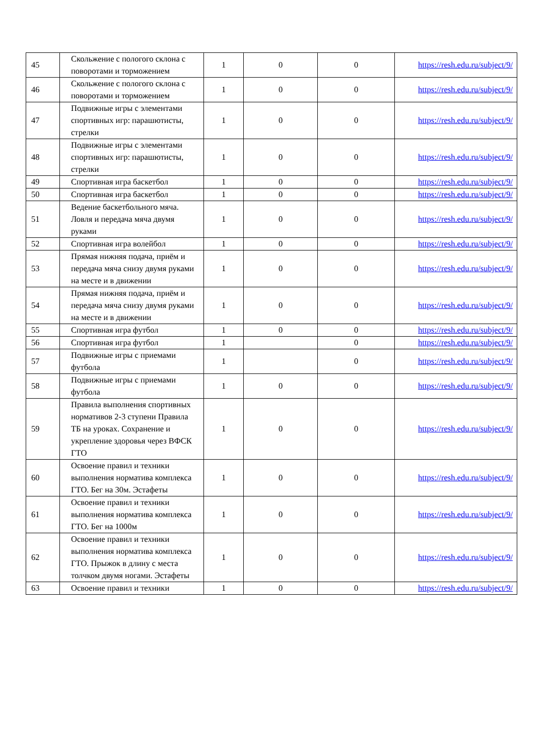| 45 | Скольжение с пологого склона с поворотами и торможением | 1 | 0 | 0 | https://resh.edu.ru/subject/9/ |
| 46 | Скольжение с пологого склона с поворотами и торможением | 1 | 0 | 0 | https://resh.edu.ru/subject/9/ |
| 47 | Подвижные игры с элементами спортивных игр: парашютисты, стрелки | 1 | 0 | 0 | https://resh.edu.ru/subject/9/ |
| 48 | Подвижные игры с элементами спортивных игр: парашютисты, стрелки | 1 | 0 | 0 | https://resh.edu.ru/subject/9/ |
| 49 | Спортивная игра баскетбол | 1 | 0 | 0 | https://resh.edu.ru/subject/9/ |
| 50 | Спортивная игра баскетбол | 1 | 0 | 0 | https://resh.edu.ru/subject/9/ |
| 51 | Ведение баскетбольного мяча. Ловля и передача мяча двумя руками | 1 | 0 | 0 | https://resh.edu.ru/subject/9/ |
| 52 | Спортивная игра волейбол | 1 | 0 | 0 | https://resh.edu.ru/subject/9/ |
| 53 | Прямая нижняя подача, приём и передача мяча снизу двумя руками на месте и в движении | 1 | 0 | 0 | https://resh.edu.ru/subject/9/ |
| 54 | Прямая нижняя подача, приём и передача мяча снизу двумя руками на месте и в движении | 1 | 0 | 0 | https://resh.edu.ru/subject/9/ |
| 55 | Спортивная игра футбол | 1 | 0 | 0 | https://resh.edu.ru/subject/9/ |
| 56 | Спортивная игра футбол | 1 | | 0 | https://resh.edu.ru/subject/9/ |
| 57 | Подвижные игры с приемами футбола | 1 | | 0 | https://resh.edu.ru/subject/9/ |
| 58 | Подвижные игры с приемами футбола | 1 | 0 | 0 | https://resh.edu.ru/subject/9/ |
| 59 | Правила выполнения спортивных нормативов 2-3 ступени Правила ТБ на уроках. Сохранение и укрепление здоровья через ВФСК ГТО | 1 | 0 | 0 | https://resh.edu.ru/subject/9/ |
| 60 | Освоение правил и техники выполнения норматива комплекса ГТО. Бег на 30м. Эстафеты | 1 | 0 | 0 | https://resh.edu.ru/subject/9/ |
| 61 | Освоение правил и техники выполнения норматива комплекса ГТО. Бег на 1000м | 1 | 0 | 0 | https://resh.edu.ru/subject/9/ |
| 62 | Освоение правил и техники выполнения норматива комплекса ГТО. Прыжок в длину с места толчком двумя ногами. Эстафеты | 1 | 0 | 0 | https://resh.edu.ru/subject/9/ |
| 63 | Освоение правил и техники | 1 | 0 | 0 | https://resh.edu.ru/subject/9/ |